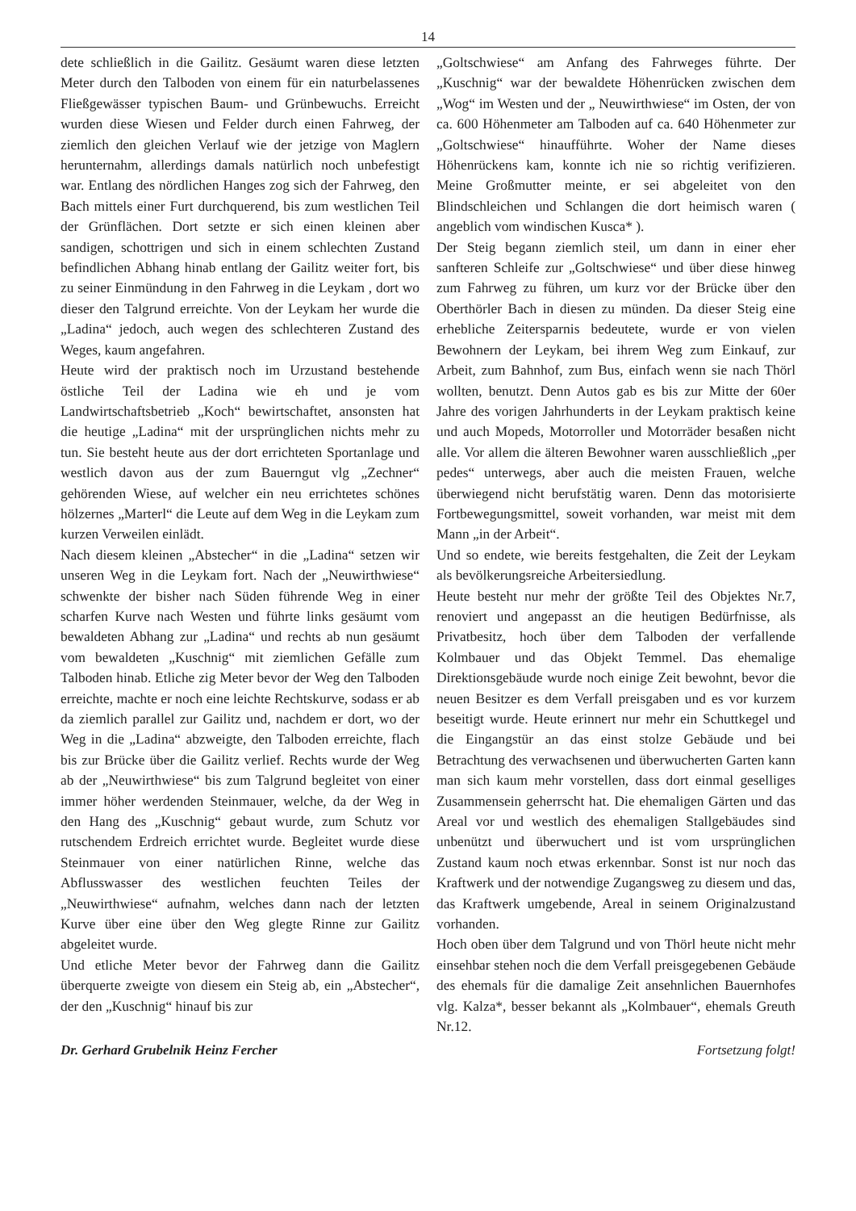14
dete schließlich in die Gailitz. Gesäumt waren diese letzten Meter durch den Talboden von einem für ein naturbelassenes Fließgewässer typischen Baum- und Grünbewuchs. Erreicht wurden diese Wiesen und Felder durch einen Fahrweg, der ziemlich den gleichen Verlauf wie der jetzige von Maglern herunternahm, allerdings damals natürlich noch unbefestigt war. Entlang des nördlichen Hanges zog sich der Fahrweg, den Bach mittels einer Furt durchquerend, bis zum westlichen Teil der Grünflächen. Dort setzte er sich einen kleinen aber sandigen, schottrigen und sich in einem schlechten Zustand befindlichen Abhang hinab entlang der Gailitz weiter fort, bis zu seiner Einmündung in den Fahrweg in die Leykam , dort wo dieser den Talgrund erreichte. Von der Leykam her wurde die „Ladina“ jedoch, auch wegen des schlechteren Zustand des Weges, kaum angefahren.
Heute wird der praktisch noch im Urzustand bestehende östliche Teil der Ladina wie eh und je vom Landwirtschaftsbetrieb „Koch“ bewirtschaftet, ansonsten hat die heutige „Ladina“ mit der ursprünglichen nichts mehr zu tun. Sie besteht heute aus der dort errichteten Sportanlage und westlich davon aus der zum Bauerngut vlg „Zechner“ gehörenden Wiese, auf welcher ein neu errichtetes schönes hölzernes „Marterl“ die Leute auf dem Weg in die Leykam zum kurzen Verweilen einlädt.
Nach diesem kleinen „Abstecher“ in die „Ladina“ setzen wir unseren Weg in die Leykam fort. Nach der „Neuwirthwiese“ schwenkte der bisher nach Süden führende Weg in einer scharfen Kurve nach Westen und führte links gesäumt vom bewaldeten Abhang zur „Ladina“ und rechts ab nun gesäumt vom bewaldeten „Kuschnig“ mit ziemlichen Gefälle zum Talboden hinab. Etliche zig Meter bevor der Weg den Talboden erreichte, machte er noch eine leichte Rechtskurve, sodass er ab da ziemlich parallel zur Gailitz und, nachdem er dort, wo der Weg in die „Ladina“ abzweigte, den Talboden erreichte, flach bis zur Brücke über die Gailitz verlief. Rechts wurde der Weg ab der „Neuwirthwiese“ bis zum Talgrund begleitet von einer immer höher werdenden Steinmauer, welche, da der Weg in den Hang des „Kuschnig“ gebaut wurde, zum Schutz vor rutschendem Erdreich errichtet wurde. Begleitet wurde diese Steinmauer von einer natürlichen Rinne, welche das Abflusswasser des westlichen feuchten Teiles der „Neuwirthwiese“ aufnahm, welches dann nach der letzten Kurve über eine über den Weg glegte Rinne zur Gailitz abgeleitet wurde.
Und etliche Meter bevor der Fahrweg dann die Gailitz überquerte zweigte von diesem ein Steig ab, ein „Abstecher“, der den „Kuschnig“ hinauf bis zur
„Goltschwiese“ am Anfang des Fahrweges führte. Der „Kuschnig“ war der bewaldete Höhenrücken zwischen dem „Wog“ im Westen und der „ Neuwirthwiese“ im Osten, der von ca. 600 Höhenmeter am Talboden auf ca. 640 Höhenmeter zur „Goltschwiese“ hinaufführte. Woher der Name dieses Höhenrückens kam, konnte ich nie so richtig verifizieren. Meine Großmutter meinte, er sei abgeleitet von den Blindschleichen und Schlangen die dort heimisch waren ( angeblich vom windischen Kusca* ).
Der Steig begann ziemlich steil, um dann in einer eher sanfteren Schleife zur „Goltschwiese“ und über diese hinweg zum Fahrweg zu führen, um kurz vor der Brücke über den Oberthörler Bach in diesen zu münden. Da dieser Steig eine erhebliche Zeitersparnis bedeutete, wurde er von vielen Bewohnern der Leykam, bei ihrem Weg zum Einkauf, zur Arbeit, zum Bahnhof, zum Bus, einfach wenn sie nach Thörl wollten, benutzt. Denn Autos gab es bis zur Mitte der 60er Jahre des vorigen Jahrhunderts in der Leykam praktisch keine und auch Mopeds, Motorroller und Motorräder besaßen nicht alle. Vor allem die älteren Bewohner waren ausschließlich „per pedes“ unterwegs, aber auch die meisten Frauen, welche überwiegend nicht berufstätig waren. Denn das motorisierte Fortbewegungsmittel, soweit vorhanden, war meist mit dem Mann „in der Arbeit“.
Und so endete, wie bereits festgehalten, die Zeit der Leykam als bevölkerungsreiche Arbeitersiedlung.
Heute besteht nur mehr der größte Teil des Objektes Nr.7, renoviert und angepasst an die heutigen Bedürfnisse, als Privatbesitz, hoch über dem Talboden der verfallende Kolmbauer und das Objekt Temmel. Das ehemalige Direktionsgebäude wurde noch einige Zeit bewohnt, bevor die neuen Besitzer es dem Verfall preisgaben und es vor kurzem beseitigt wurde. Heute erinnert nur mehr ein Schuttkegel und die Eingangstür an das einst stolze Gebäude und bei Betrachtung des verwachsenen und überwucherten Garten kann man sich kaum mehr vorstellen, dass dort einmal geselliges Zusammensein geherrscht hat. Die ehemaligen Gärten und das Areal vor und westlich des ehemaligen Stallgebäudes sind unbenützt und überwuchert und ist vom ursprünglichen Zustand kaum noch etwas erkennbar. Sonst ist nur noch das Kraftwerk und der notwendige Zugangsweg zu diesem und das, das Kraftwerk umgebende, Areal in seinem Originalzustand vorhanden.
Hoch oben über dem Talgrund und von Thörl heute nicht mehr einsehbar stehen noch die dem Verfall preisgegebenen Gebäude des ehemals für die damalige Zeit ansehnlichen Bauernhofes vlg. Kalza*, besser bekannt als „Kolmbauer“, ehemals Greuth Nr.12.
Dr. Gerhard Grubelnik Heinz Fercher Fortsetzung folgt!